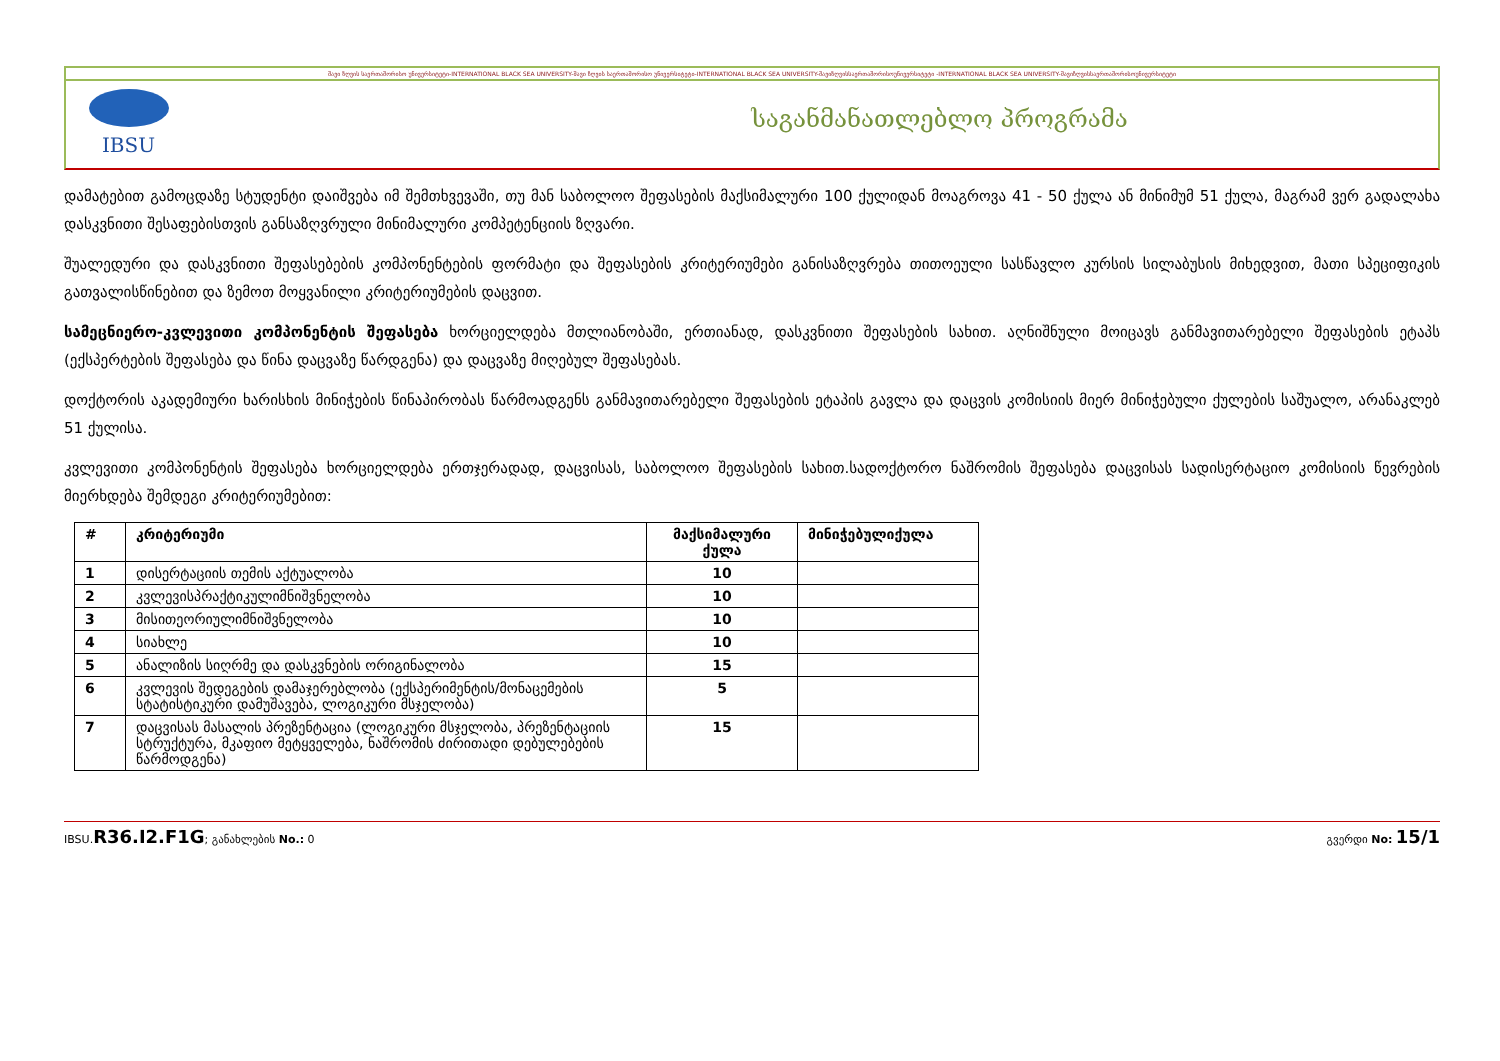შავი ზღვის საერთაშორისო უნივერსიტეტი-INTERNATIONAL BLACK SEA UNIVERSITY-შავი ზღვის საერთაშორისო უნივერსიტეტი-INTERNATIONAL BLACK SEA UNIVERSITY-შავიზღვისსაერთაშორისოუნივერსიტეტი -INTERNATIONAL BLACK SEA UNIVERSITY-შავიზღვისსაერთაშორისოუნივერსიტეტი
IBSU
საგანმანათლებლო პროგრამა
დამატებით გამოცდაზე სტუდენტი დაიშვება იმ შემთხვევაში, თუ მან საბოლოო შეფასების მაქსიმალური 100 ქულიდან მოაგროვა 41 - 50 ქულა ან მინიმუმ 51 ქულა, მაგრამ ვერ გადალახა დასკვნითი შესაფებისთვის განსაზღვრული მინიმალური კომპეტენციის ზღვარი.
შუალედური და დასკვნითი შეფასებების კომპონენტების ფორმატი და შეფასების კრიტერიუმები განისაზღვრება თითოეული სასწავლო კურსის სილაბუსის მიხედვით, მათი სპეციფიკის გათვალისწინებით და ზემოთ მოყვანილი კრიტერიუმების დაცვით.
სამეცნიერო-კვლევითი კომპონენტის შეფასება ხორციელდება მთლიანობაში, ერთიანად, დასკვნითი შეფასების სახით. აღნიშნული მოიცავს განმავითარებელი შეფასების ეტაპს (ექსპერტების შეფასება და წინა დაცვაზე წარდგენა) და დაცვაზე მიღებულ შეფასებას.
დოქტორის აკადემიური ხარისხის მინიჭების წინაპირობას წარმოადგენს განმავითარებელი შეფასების ეტაპის გავლა და დაცვის კომისიის მიერ მინიჭებული ქულების საშუალო, არანაკლებ 51 ქულისა.
კვლევითი კომპონენტის შეფასება ხორციელდება ერთჯერადად, დაცვისას, საბოლოო შეფასების სახით.სადოქტორო ნაშრომის შეფასება დაცვისას სადისერტაციო კომისიის წევრების მიერხდება შემდეგი კრიტერიუმებით:
| # | კრიტერიუმი | მაქსიმალური ქულა | მინიჭებულიქულა |
| --- | --- | --- | --- |
| 1 | დისერტაციის თემის აქტუალობა | 10 | |
| 2 | კვლევისპრაქტიკულიმნიშვნელობა | 10 | |
| 3 | მისითეორიულიმნიშვნელობა | 10 | |
| 4 | სიახლე | 10 | |
| 5 | ანალიზის სიღრმე და დასკვნების ორიგინალობა | 15 | |
| 6 | კვლევის შედეგების დამაჯერებლობა (ექსპერიმენტის/მონაცემების სტატისტიკური დამუშავება, ლოგიკური მსჯელობა) | 5 | |
| 7 | დაცვისას მასალის პრეზენტაცია (ლოგიკური მსჯელობა, პრეზენტაციის სტრუქტურა, მკაფიო მეტყველება, ნაშრომის ძირითადი დებულებების წარმოდგენა) | 15 | |
IBSU.R36.I2.F1G; განახლების No.: 0 გვერდი No: 15/1